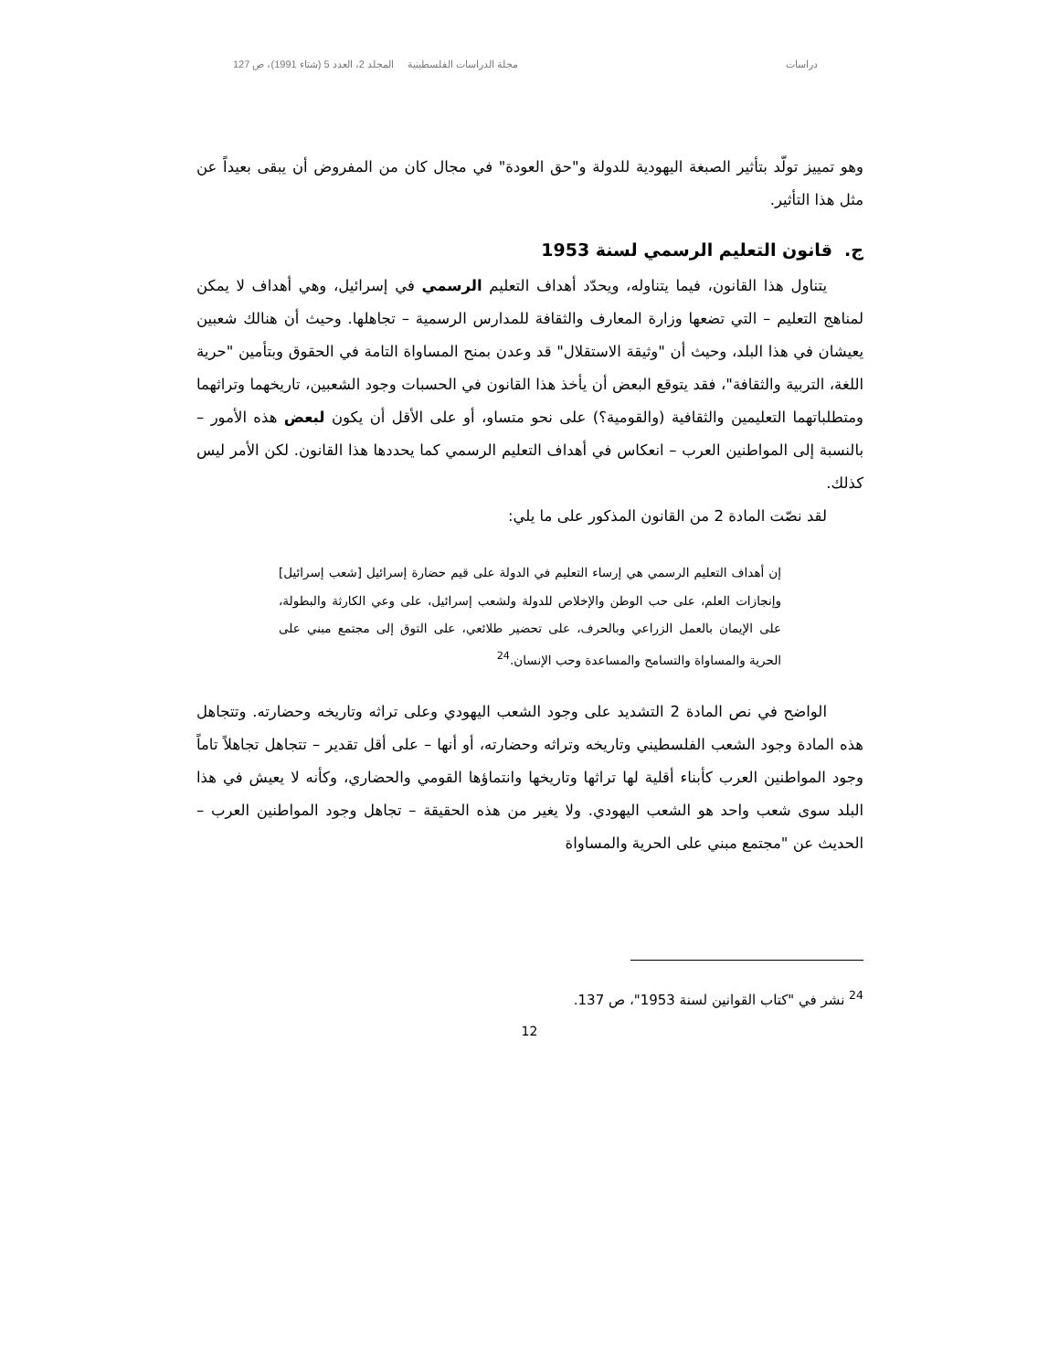دراسات مجلة الدراسات الفلسطينية المجلد 2، العدد 5 (شتاء 1991)، ص 127
وهو تمييز تولّد بتأثير الصبغة اليهودية للدولة و"حق العودة" في مجال كان من المفروض أن يبقى بعيداً عن مثل هذا التأثير.
ج. قانون التعليم الرسمي لسنة 1953
يتناول هذا القانون، فيما يتناوله، ويحدّد أهداف التعليم الرسمي في إسرائيل، وهي أهداف لا يمكن لمناهج التعليم – التي تضعها وزارة المعارف والثقافة للمدارس الرسمية – تجاهلها. وحيث أن هنالك شعبين يعيشان في هذا البلد، وحيث أن "وثيقة الاستقلال" قد وعدن بمنح المساواة التامة في الحقوق وبتأمين "حرية اللغة، التربية والثقافة"، فقد يتوقع البعض أن يأخذ هذا القانون في الحسبات وجود الشعبين، تاريخهما وتراثهما ومتطلباتهما التعليمين والثقافية (والقومية؟) على نحو متساو، أو على الأقل أن يكون لبعض هذه الأمور – بالنسبة إلى المواطنين العرب – انعكاس في أهداف التعليم الرسمي كما يحددها هذا القانون. لكن الأمر ليس كذلك.
لقد نصّت المادة 2 من القانون المذكور على ما يلي:
إن أهداف التعليم الرسمي هي إرساء التعليم في الدولة على قيم حضارة إسرائيل [شعب إسرائيل] وإنجازات العلم، على حب الوطن والإخلاص للدولة ولشعب إسرائيل، على وعي الكارثة والبطولة، على الإيمان بالعمل الزراعي وبالحرف، على تحضير طلائعي، على التوق إلى مجتمع مبني على الحرية والمساواة والتسامح والمساعدة وحب الإنسان.<sup>24</sup>
الواضح في نص المادة 2 التشديد على وجود الشعب اليهودي وعلى تراثه وتاريخه وحضارته. وتتجاهل هذه المادة وجود الشعب الفلسطيني وتاريخه وتراثه وحضارته، أو أنها – على أقل تقدير – تتجاهل تجاهلاً تاماً وجود المواطنين العرب كأبناء أقلية لها تراثها وتاريخها وانتماؤها القومي والحضاري، وكأنه لا يعيش في هذا البلد سوى شعب واحد هو الشعب اليهودي. ولا يغير من هذه الحقيقة – تجاهل وجود المواطنين العرب – الحديث عن "مجتمع مبني على الحرية والمساواة
<sup>24</sup> نشر في "كتاب القوانين لسنة 1953"، ص 137.
12